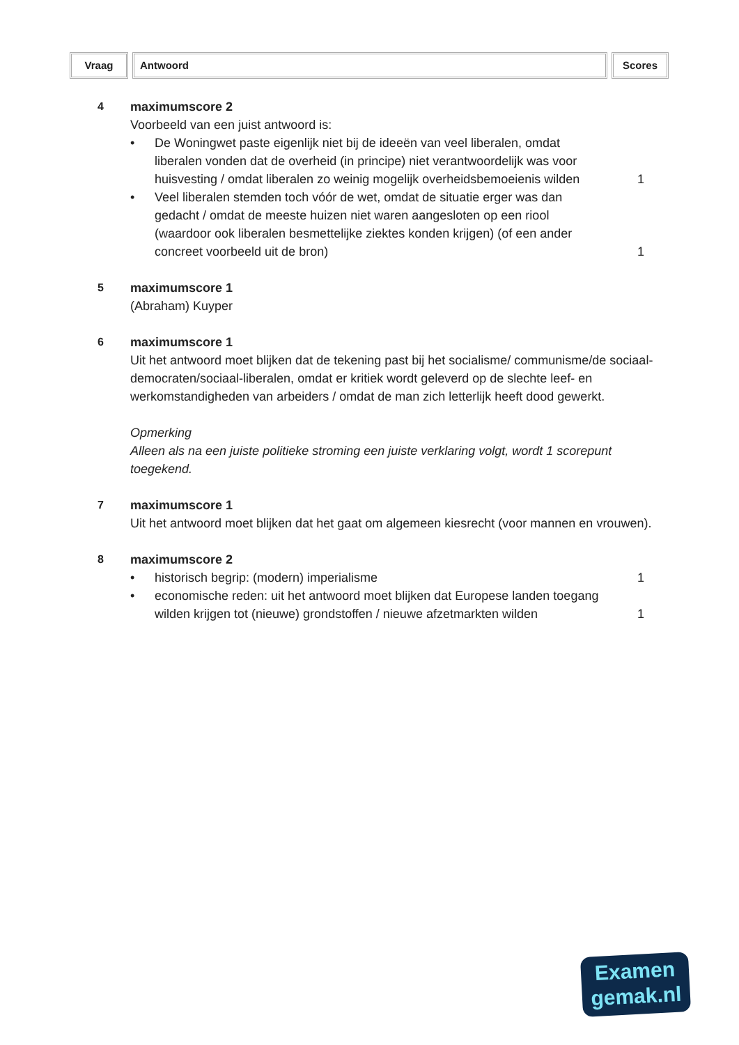Vraag Antwoord Scores
4 maximumscore 2
Voorbeeld van een juist antwoord is:
• De Woningwet paste eigenlijk niet bij de ideeën van veel liberalen, omdat liberalen vonden dat de overheid (in principe) niet verantwoordelijk was voor huisvesting / omdat liberalen zo weinig mogelijk overheidsbemoeienis wilden
1
• Veel liberalen stemden toch vóór de wet, omdat de situatie erger was dan gedacht / omdat de meeste huizen niet waren aangesloten op een riool (waardoor ook liberalen besmettelijke ziektes konden krijgen) (of een ander concreet voorbeeld uit de bron)
1
5 maximumscore 1
(Abraham) Kuyper
6 maximumscore 1
Uit het antwoord moet blijken dat de tekening past bij het socialisme/ communisme/de sociaal-democraten/sociaal-liberalen, omdat er kritiek wordt geleverd op de slechte leef- en werkomstandigheden van arbeiders / omdat de man zich letterlijk heeft dood gewerkt.
Opmerking
Alleen als na een juiste politieke stroming een juiste verklaring volgt, wordt 1 scorepunt toegekend.
7 maximumscore 1
Uit het antwoord moet blijken dat het gaat om algemeen kiesrecht (voor mannen en vrouwen).
8 maximumscore 2
• historisch begrip: (modern) imperialisme
1
• economische reden: uit het antwoord moet blijken dat Europese landen toegang wilden krijgen tot (nieuwe) grondstoffen / nieuwe afzetmarkten wilden
1
Examen
gemak.nl